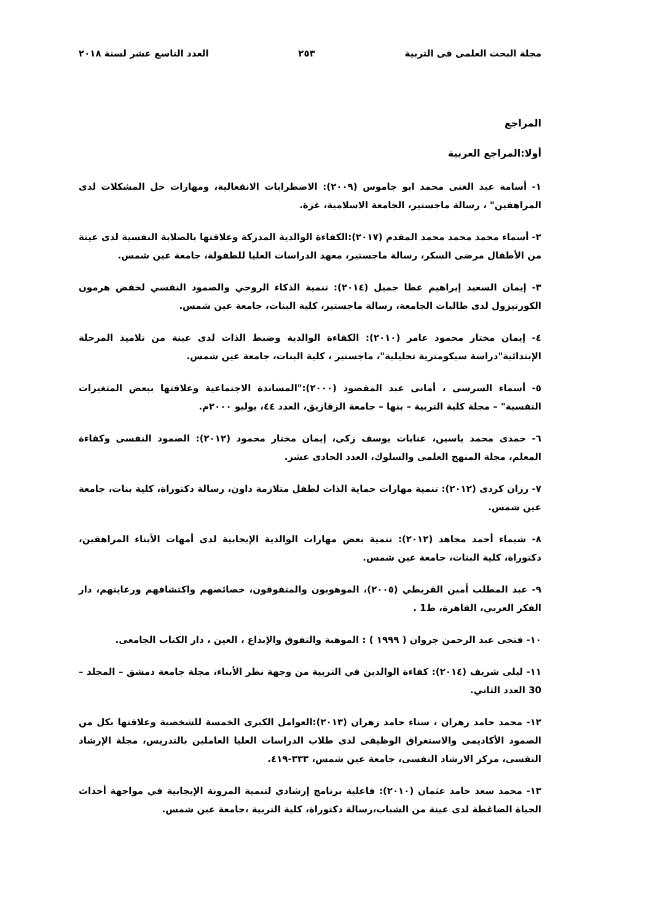مجلة البحث العلمى فى التربية ٢٥٣ العدد التاسع عشر لسنة ٢٠١٨
المراجع
أولا:المراجع العربية
١- أسامة عبد الغنى محمد ابو جاموس (٢٠٠٩): الاضطرابات الانفعالية، ومهارات حل المشكلات لدى المراهقين" ، رسالة ماجستير، الجامعة الاسلامية، غزة.
٢- أسماء محمد محمد محمد المقدم (٢٠١٧):الكفاءة الوالدية المدركة وعلاقتها بالصلابة النفسية لدى عينة من الأطفال مرضى السكر، رسالة ماجستير، معهد الدراسات العليا للطفولة، جامعة عين شمس.
٣- إيمان السعيد إبراهيم عطا جميل (٢٠١٤): تنمية الذكاء الروحي والصمود النفسي لخفض هرمون الكورتيزول لدى طالبات الجامعة، رسالة ماجستير، كلية البنات، جامعة عين شمس.
٤- إيمان مختار محمود عامر (٢٠١٠): الكفاءة الوالدية وضبط الذات لدى عينة من تلاميذ المرحلة الإبتدائية"دراسة سيكومترية تحليلية"، ماجستير ، كلية البنات، جامعة عين شمس.
٥- أسماء السرسى ، أمانى عبد المقصود (٢٠٠٠):"المساندة الاجتماعية وعلاقتها ببعض المتغيرات النفسية" – مجلة كلية التربية – بنها – جامعة الزقازيق، العدد ٤٤، يوليو ٢٠٠٠م.
٦- حمدى محمد ياسين، عنايات يوسف زكى، إيمان مختار محمود (٢٠١٢): الصمود النفسى وكفاءة المعلم، مجلة المنهج العلمى والسلوك، العدد الحادى عشر.
٧- رزان كردى (٢٠١٢): تنمية مهارات حماية الذات لطفل متلازمة داون، رسالة دكتوراة، كلية بنات، جامعة عين شمس.
٨- شيماء أحمد مجاهد (٢٠١٢): تنمية بعض مهارات الوالدية الإيجابية لدى أمهات الأبناء المراهقين، دكتوراة، كلية البنات، جامعة عين شمس.
٩- عبد المطلب أمين القريطي (٢٠٠٥)، الموهوبون والمتفوقون، خصائصهم واكتشافهم ورعايتهم، دار الفكر العربي، القاهرة، ط1 .
١٠- فتحى عبد الرحمن جروان ( ١٩٩٩ ) : الموهبة والتفوق والإبداع ، العين ، دار الكتاب الجامعى.
١١- ليلى شريف (٢٠١٤): كفاءة الوالدين في التربية من وجهة نظر الأبناء، مجلة جامعة دمشق – المجلد – 30 العدد الثاني.
١٢- محمد حامد زهران ، سناء حامد زهران (٢٠١٣):العوامل الكبرى الخمسة للشخصية وعلاقتها بكل من الصمود الأكاديمى والاستغراق الوظيفى لدى طلاب الدراسات العليا العاملين بالتدريس، مجلة الإرشاد النفسى، مركز الارشاد النفسى، جامعة عين شمس، ٣٣٣-٤١٩.
١٣- محمد سعد حامد عثمان (٢٠١٠): فاعلية برنامج إرشادي لتنمية المرونة الإيجابية في مواجهة أحداث الحياة الضاغطة لدى عينة من الشباب،رسالة دكتوراة، كلية التربية ،جامعة عين شمس.